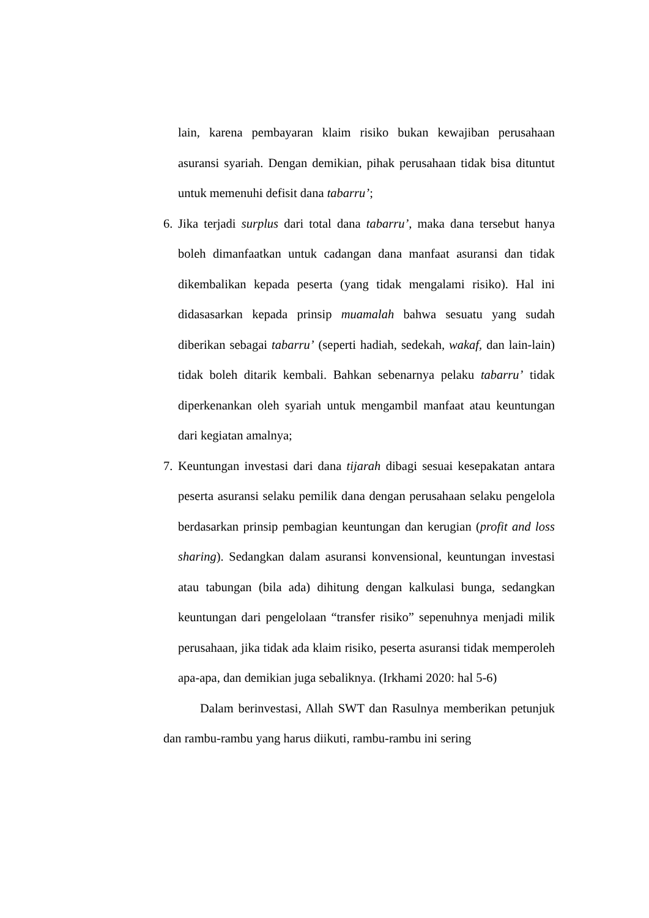lain, karena pembayaran klaim risiko bukan kewajiban perusahaan asuransi syariah. Dengan demikian, pihak perusahaan tidak bisa dituntut untuk memenuhi defisit dana tabarru’;
6.
Jika terjadi surplus dari total dana tabarru’, maka dana tersebut hanya boleh dimanfaatkan untuk cadangan dana manfaat asuransi dan tidak dikembalikan kepada peserta (yang tidak mengalami risiko). Hal ini didasasarkan kepada prinsip muamalah bahwa sesuatu yang sudah diberikan sebagai tabarru’ (seperti hadiah, sedekah, wakaf, dan lain-lain) tidak boleh ditarik kembali. Bahkan sebenarnya pelaku tabarru’ tidak diperkenankan oleh syariah untuk mengambil manfaat atau keuntungan dari kegiatan amalnya;
7.
Keuntungan investasi dari dana tijarah dibagi sesuai kesepakatan antara peserta asuransi selaku pemilik dana dengan perusahaan selaku pengelola berdasarkan prinsip pembagian keuntungan dan kerugian (profit and loss sharing). Sedangkan dalam asuransi konvensional, keuntungan investasi atau tabungan (bila ada) dihitung dengan kalkulasi bunga, sedangkan keuntungan dari pengelolaan “transfer risiko” sepenuhnya menjadi milik perusahaan, jika tidak ada klaim risiko, peserta asuransi tidak memperoleh apa-apa, dan demikian juga sebaliknya. (Irkhami 2020: hal 5-6)
Dalam berinvestasi, Allah SWT dan Rasulnya memberikan petunjuk dan rambu-rambu yang harus diikuti, rambu-rambu ini sering